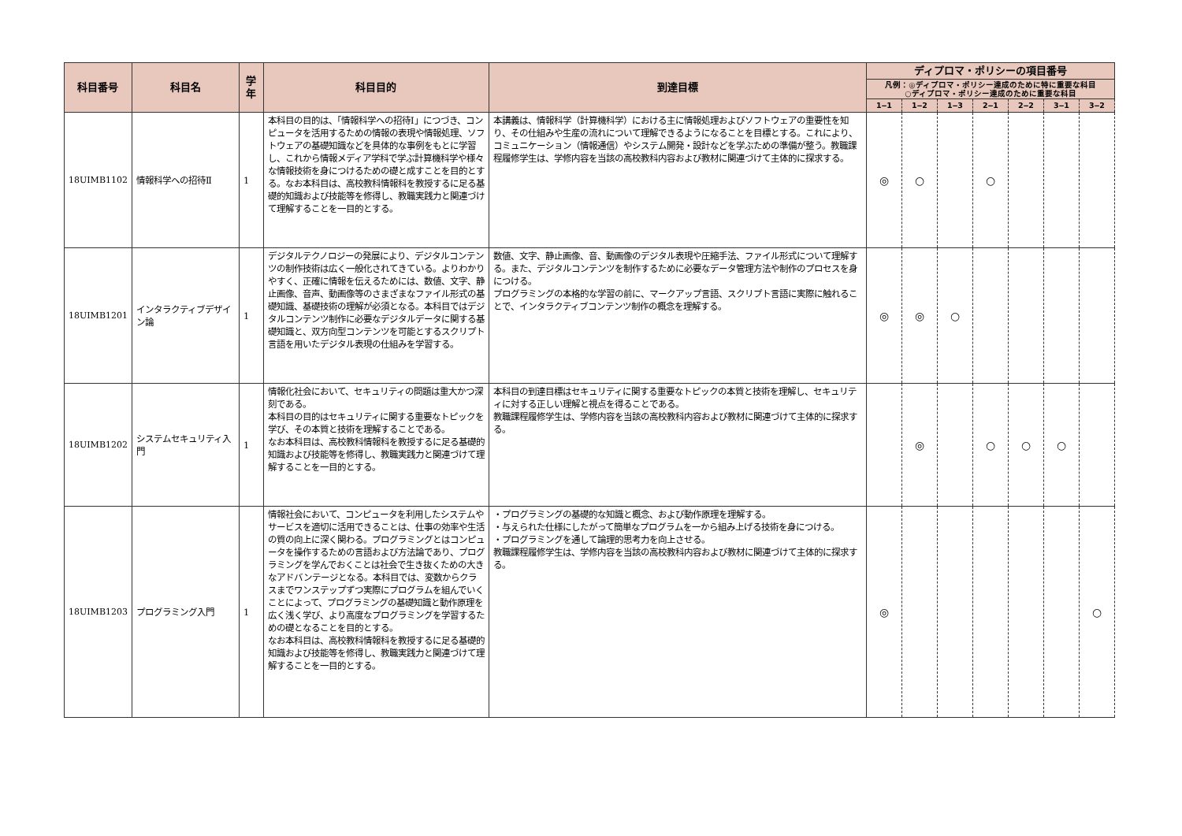| 科目番号 | 科目名 | 学年 | 科目目的 | 到達目標 | ディプロマ・ポリシーの項目番号 | | | | | | |
| --- | --- | --- | --- | --- | --- | --- | --- | --- | --- | --- | --- |
| | | | | | 凡例：◎ディプロマ・ポリシー達成のために特に重要な科目 ○ディプロマ・ポリシー達成のために重要な科目 | | | | | | |
| | | | | | 1‒1 | 1‒2 | 1‒3 | 2‒1 | 2‒2 | 3‒1 | 3‒2 |
| 18UIMB1102 | 情報科学への招待Ⅱ | 1 | 本科目の目的は、「情報科学への招待Ⅰ」につづき、コンピュータを活用するための情報の表現や情報処理、ソフトウェアの基礎知識などを具体的な事例をもとに学習し、これから情報メディア学科で学ぶ計算機科学や様々な情報技術を身につけるための礎と成すことを目的とする。なお本科目は、高校教科情報科を教授するに足る基礎的知識および技能等を修得し、教職実践力と関連づけて理解することを一目的とする。 | 本講義は、情報科学（計算機科学）における主に情報処理およびソフトウェアの重要性を知り、その仕組みや生産の流れについて理解できるようになることを目標とする。これにより、コミュニケーション（情報通信）やシステム開発・設計などを学ぶための準備が整う。教職課程履修学生は、学修内容を当該の高校教科内容および教材に関連づけて主体的に探求する。 | ◎ | ○ | | ○ | | | |
| 18UIMB1201 | インタラクティブデザイン論 | 1 | デジタルテクノロジーの発展により、デジタルコンテンツの制作技術は広く一般化されてきている。よりわかりやすく、正確に情報を伝えるためには、数値、文字、静止画像、音声、動画像等のさまざまなファイル形式の基礎知識、基礎技術の理解が必須となる。本科目ではデジタルコンテンツ制作に必要なデジタルデータに関する基礎知識と、双方向型コンテンツを可能とするスクリプト言語を用いたデジタル表現の仕組みを学習する。 | 数値、文字、静止画像、音、動画像のデジタル表現や圧縮手法、ファイル形式について理解する。また、デジタルコンテンツを制作するために必要なデータ管理方法や制作のプロセスを身につける。 プログラミングの本格的な学習の前に、マークアップ言語、スクリプト言語に実際に触れることで、インタラクティブコンテンツ制作の概念を理解する。 | ◎ | ◎ | ○ | | | | |
| 18UIMB1202 | システムセキュリティ入門 | 1 | 情報化社会において、セキュリティの問題は重大かつ深刻である。 本科目の目的はセキュリティに関する重要なトピックを学び、その本質と技術を理解することである。 なお本科目は、高校教科情報科を教授するに足る基礎的知識および技能等を修得し、教職実践力と関連づけて理解することを一目的とする。 | 本科目の到達目標はセキュリティに関する重要なトピックの本質と技術を理解し、セキュリティに対する正しい理解と視点を得ることである。 教職課程履修学生は、学修内容を当該の高校教科内容および教材に関連づけて主体的に探求する。 | | ◎ | | ○ | ○ | ○ | |
| 18UIMB1203 | プログラミング入門 | 1 | 情報社会において、コンピュータを利用したシステムやサービスを適切に活用できることは、仕事の効率や生活の質の向上に深く関わる。プログラミングとはコンピュータを操作するための言語および方法論であり、プログラミングを学んでおくことは社会で生き抜くための大きなアドバンテージとなる。本科目では、変数からクラスまでワンステップずつ実際にプログラムを組んでいくことによって、プログラミングの基礎知識と動作原理を広く浅く学び、より高度なプログラミングを学習するための礎となることを目的とする。 なお本科目は、高校教科情報科を教授するに足る基礎的知識および技能等を修得し、教職実践力と関連づけて理解することを一目的とする。 | ・プログラミングの基礎的な知識と概念、および動作原理を理解する。 ・与えられた仕様にしたがって簡単なプログラムを一から組み上げる技術を身につける。 ・プログラミングを通して論理的思考力を向上させる。 教職課程履修学生は、学修内容を当該の高校教科内容および教材に関連づけて主体的に探求する。 | ◎ | | | | | | ○ |